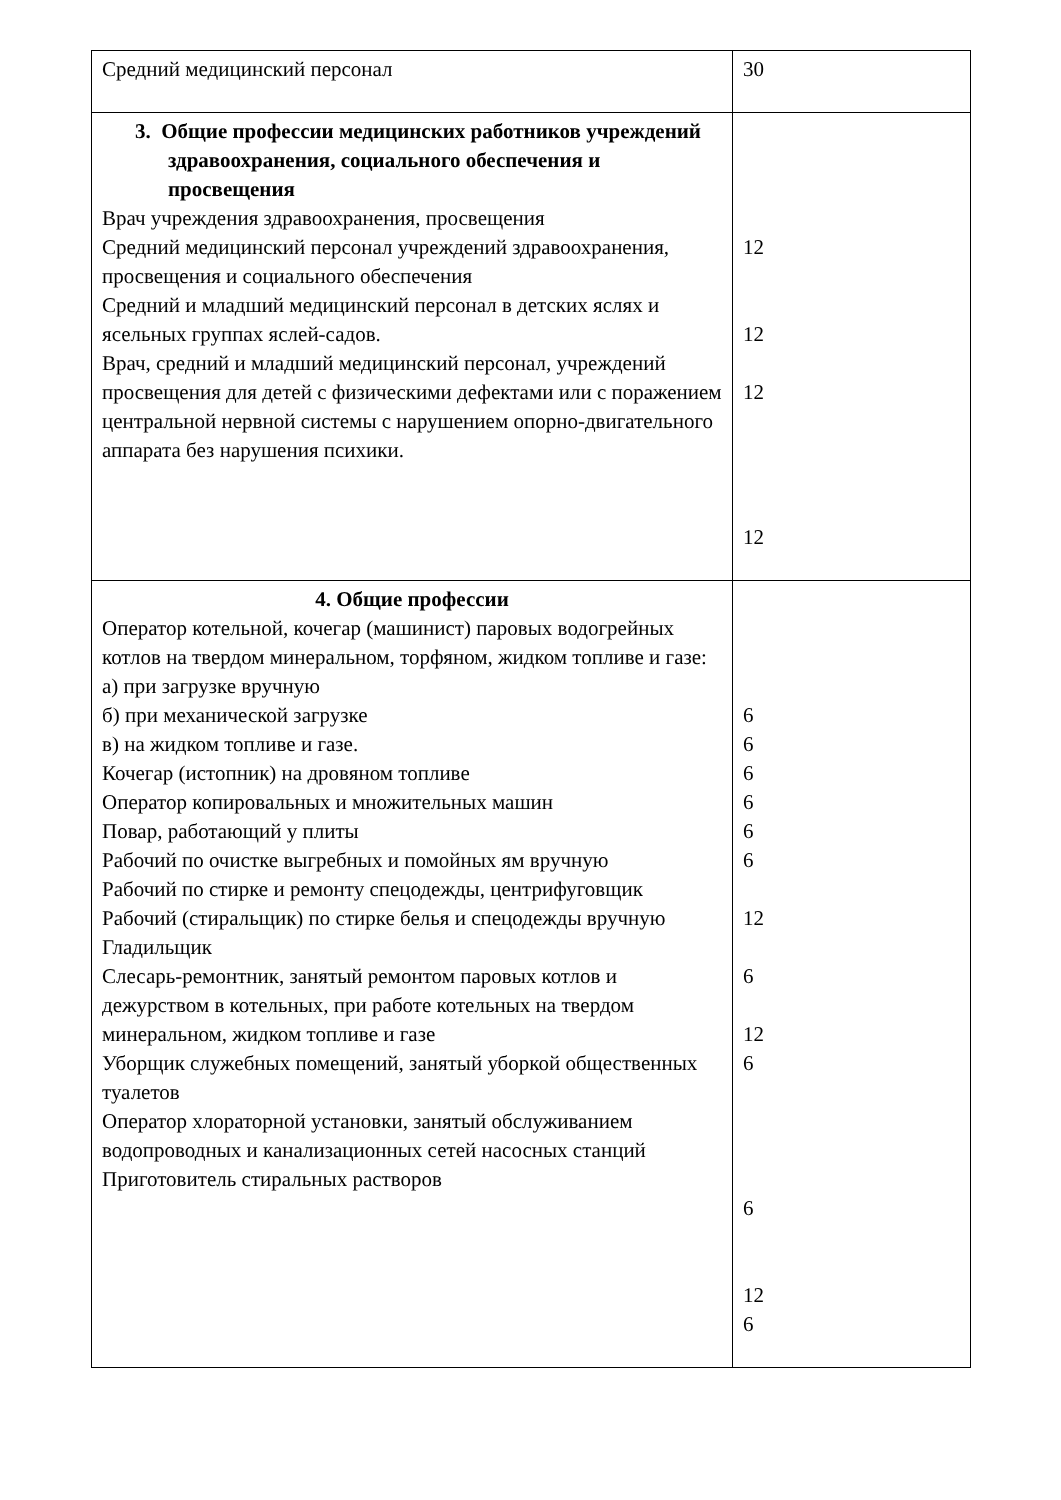| Средний медицинский персонал | 30 |
| 3. Общие профессии медицинских работников учреждений здравоохранения, социального обеспечения и просвещения Врач учреждения здравоохранения, просвещения Средний медицинский персонал учреждений здравоохранения, просвещения и социального обеспечения Средний и младший медицинский персонал в детских яслях и ясельных группах яслей-садов. Врач, средний и младший медицинский персонал, учреждений просвещения для детей с физическими дефектами или с поражением центральной нервной системы с нарушением опорно-двигательного аппарата без нарушения психики. | 12 12 12 12 |
| 4. Общие профессии Оператор котельной, кочегар (машинист) паровых водогрейных котлов на твердом минеральном, торфяном, жидком топливе и газе: а) при загрузке вручную б) при механической загрузке в) на жидком топливе и газе. Кочегар (истопник) на дровяном топливе Оператор копировальных и множительных машин Повар, работающий у плиты Рабочий по очистке выгребных и помойных ям вручную Рабочий по стирке и ремонту спецодежды, центрифуговщик Рабочий (стиральщик) по стирке белья и спецодежды вручную Гладильщик Слесарь-ремонтник, занятый ремонтом паровых котлов и дежурством в котельных, при работе котельных на твердом минеральном, жидком топливе и газе Уборщик служебных помещений, занятый уборкой общественных туалетов Оператор хлораторной установки, занятый обслуживанием водопроводных и канализационных сетей насосных станций Приготовитель стиральных растворов | 6 6 6 6 6 6 12 6 12 6 6 12 6 |